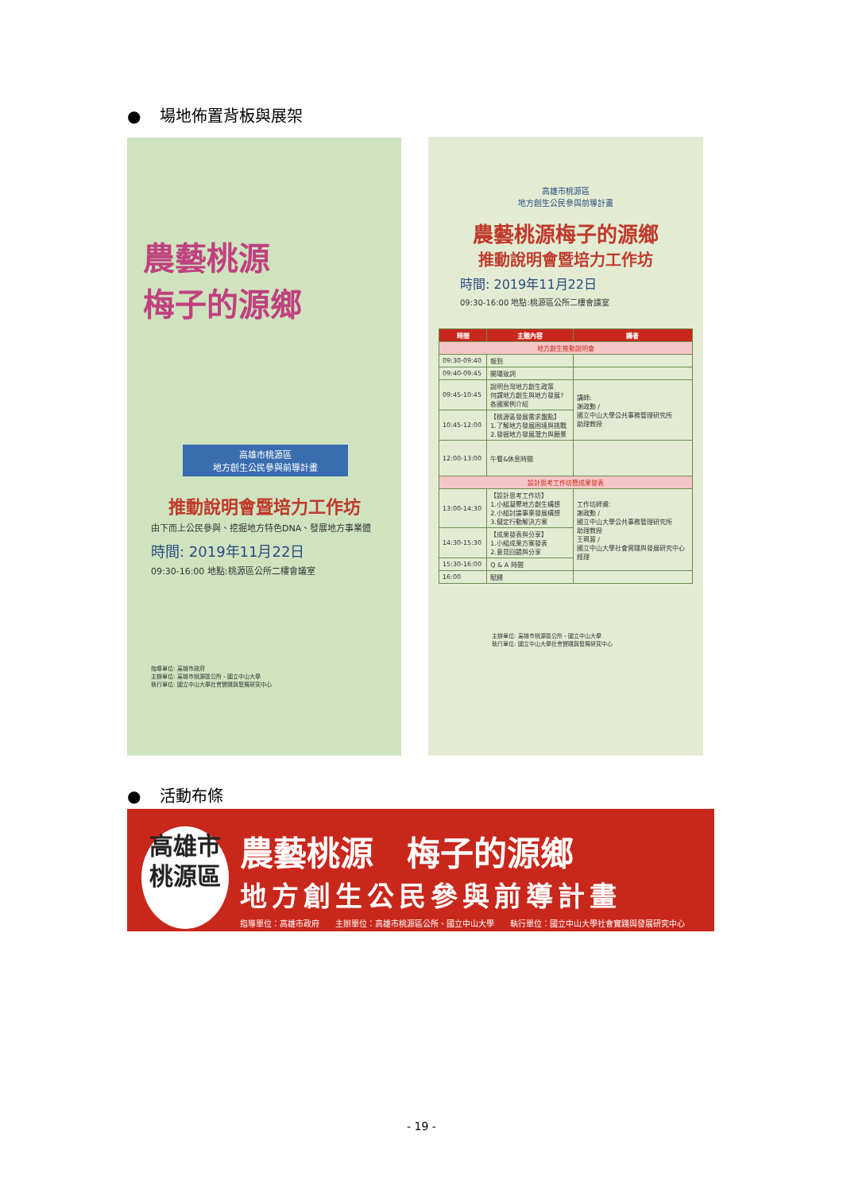● 場地佈置背板與展架
農藝桃源
梅子的源鄉
高雄市桃源區
地方創生公民參與前導計畫
推動說明會暨培力工作坊
由下而上公民參與、挖掘地方特色DNA、發展地方事業體
時間: 2019年11月22日
09:30-16:00 地點:桃源區公所二樓會議室
指導單位: 高雄市政府
主辦單位: 高雄市桃源區公所、國立中山大學
執行單位: 國立中山大學社會實踐與發展研究中心
高雄市桃源區
地方創生公民參與前導計畫
農藝桃源梅子的源鄉
推動說明會暨培力工作坊
時間: 2019年11月22日
09:30-16:00 地點:桃源區公所二樓會議室
| 時間 | 主題內容 | 講者 |
| --- | --- | --- |
| 地方創生推動說明會 | | |
| 09:30-09:40 | 報到 | |
| 09:40-09:45 | 開場致詞 | |
| 09:45-10:45 | 說明台灣地方創生政策 何謂地方創生與地方發展? 各國案例介紹 | 講師: 謝政勳 / 國立中山大學公共事務管理研究所 助理教授 |
| 10:45-12:00 | 【桃源區發展需求盤點】 1.了解地方發展困境與挑戰 2.發掘地方發展潛力與願景 | |
| 12:00-13:00 | 午餐&休息時間 | |
| 設計思考工作坊暨成果發表 | | |
| 13:00-14:30 | 【設計思考工作坊】 1.小組凝聚地方創生構想 2.小組討論事業發展構想 3.擬定行動解決方案 | 工作坊師資: 謝政勳 / 國立中山大學公共事務管理研究所 助理教授 王珮蓉 / 國立中山大學社會實踐與發展研究中心 經理 |
| 14:30-15:30 | 【成果發表與分享】 1.小組成果方案發表 2.意見回饋與分享 | |
| 15:30-16:00 | Q & A 時間 | |
| 16:00 | 賦歸 | |
主辦單位: 高雄市桃源區公所、國立中山大學
執行單位: 國立中山大學社會實踐與發展研究中心
● 活動布條
高雄市
桃源區
農藝桃源　梅子的源鄉
地方創生公民參與前導計畫
指導單位：高雄市政府　　主辦單位：高雄市桃源區公所、國立中山大學　　執行單位：國立中山大學社會實踐與發展研究中心
- 19 -